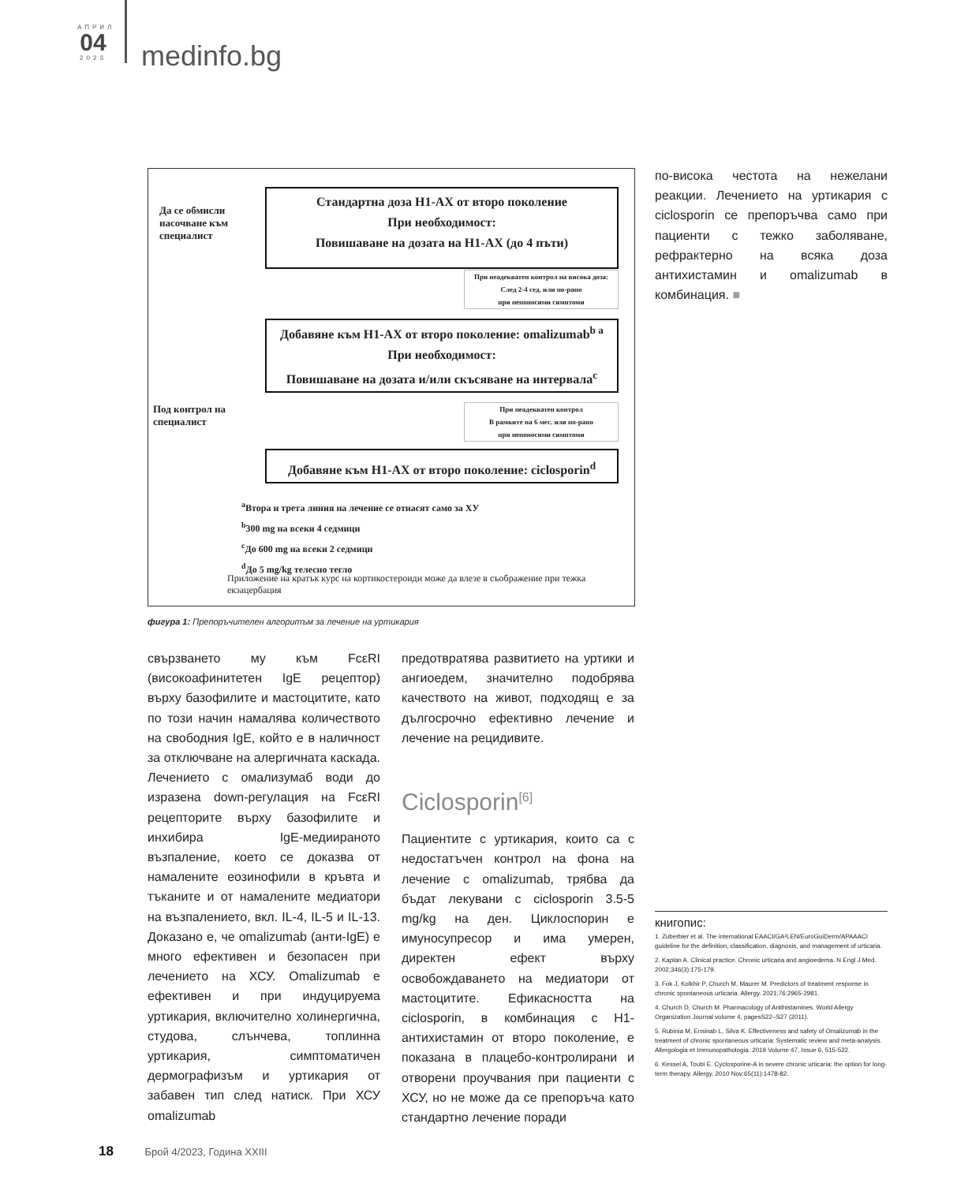АПРИЛ
04
2023
medinfo.bg
Да се обмисли насочване към специалист
Под контрол на специалист
Стандартна доза H1-АХ от второ поколение
При необходимост:
Повишаване на дозата на H1-АХ (до 4 пъти)
При неадекватен контрол на висока доза:
След 2-4 сед. или по-рано
при непоносими симптоми
Добавяне към H1-АХ от второ поколение: omalizumab<sup>b a</sup>
При необходимост:
Повишаване на дозата и/или скъсяване на интервала<sup>c</sup>
При неадекватен контрол
В рамките на 6 мес. или по-рано
при непоносими симптоми
Добавяне към H1-АХ от второ поколение: ciclosporin<sup>d</sup>
<sup>a</sup> Втора и трета линия на лечение се отнасят само за ХУ
<sup>b</sup> 300 mg на всеки 4 седмици
<sup>c</sup> До 600 mg на всеки 2 седмици
<sup>d</sup> До 5 mg/kg телесно тегло
Приложение на кратък курс на кортикостероиди може да влезе в съображение при тежка екзацербация
фигура 1: Препоръчителен алгоритъм за лечение на уртикария
свързването му към FcεRI (високоафинитетен IgE рецептор) върху базофилите и мастоцитите, като по този начин намалява количеството на свободния IgE, който е в наличност за отключване на алергичната каскада. Лечението с омализумаб води до изразена down-регулация на FcεRI рецепторите върху базофилите и инхибира IgE-медиираното възпаление, което се доказва от намалените еозинофили в кръвта и тъканите и от намалените медиатори на възпалението, вкл. IL-4, IL-5 и IL-13. Доказано е, че omalizumab (анти-IgE) е много ефективен и безопасен при лечението на ХСУ. Omalizumab е ефективен и при индуцируема уртикария, включително холинергична, студова, слънчева, топлинна уртикария, симптоматичен дермографизъм и уртикария от забавен тип след натиск. При ХСУ omalizumab
предотвратява развитието на уртики и ангиоедем, значително подобрява качеството на живот, подходящ е за дългосрочно ефективно лечение и лечение на рецидивите.
Ciclosporin<sup>[6]</sup>
Пациентите с уртикария, които са с недостатъчен контрол на фона на лечение с omalizumab, трябва да бъдат лекувани с ciclosporin 3.5-5 mg/kg на ден. Циклоспорин е имуносупресор и има умерен, директен ефект върху освобождаването на медиатори от мастоцитите. Ефикасността на ciclosporin, в комбинация с H1-антихистамин от второ поколение, е показана в плацебо-контролирани и отворени проучвания при пациенти с ХСУ, но не може да се препоръча като стандартно лечение поради
по-висока честота на нежелани реакции. Лечението на уртикария с ciclosporin се препоръчва само при пациенти с тежко заболяване, рефрактерно на всяка доза антихистамин и omalizumab в комбинация. ■
книгопис:
1. Zuberbier et al. The international EAACI/GA²LEN/EuroGuiDerm/APAAACI guideline for the definition, classification, diagnosis, and management of urticaria.
2. Kaplan A. Clinical practice. Chronic urticaria and angioedema. N Engl J Med. 2002;346(3):175-179.
3. Fok J, Kolkhir P, Church M, Maurer M. Predictors of treatment response in chronic spontaneous urticaria. Allergy. 2021;76:2965-2981.
4. Church D, Church M. Pharmacology of Antihistamines. World Allergy Organization Journal volume 4, pagesS22–S27 (2011).
5. Rubinia M, Ensinab L, Silva K. Effectiveness and safety of Omalizumab in the treatment of chronic spontaneous urticaria: Systematic review and meta-analysis. Allergologia et Immunopathologia. 2019 Volume 47, Issue 6, 515-522.
6. Kessel A, Toubi E. Cyclosporine-A in severe chronic urticaria: the option for long-term therapy. Allergy. 2010 Nov;65(11):1478-82.
18 Брой 4/2023, Година XXIII